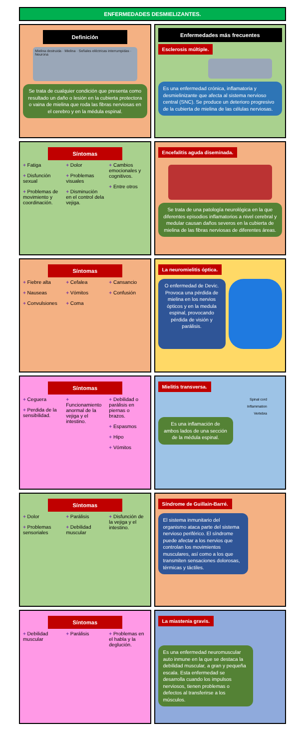ENFERMEDADES DESMIELIZANTES.
Definición
Mielina destruida · Mielina · Señales eléctricas interrumpidas · Neurona
Se trata de cualquier condición que presenta como resultado un daño o lesión en la cubierta protectora o vaina de mielina que roda las fibras nerviosas en el cerebro y en la médula espinal.
Enfermedades más frecuentes
Esclerosis múltiple.
Es una enfermedad crónica, inflamatoria y desmielinizante que afecta al sistema nervioso central (SNC). Se produce un deterioro progresivo de la cubierta de mielina de las células nerviosas.
Síntomas
+ Fatiga
+ Disfunción sexual
+ Problemas de movimiento y coordinación.
+ Dolor
+ Problemas visuales
+ Disminución en el control dela vejiga.
+ Cambios emocionales y cognitivos.
+ Entre otros
Encefalitis aguda diseminada.
Se trata de una patología neurológica en la que diferentes episodios inflamatorios a nivel cerebral y medular causan daños severos en la cubierta de mielina de las fibras nerviosas de diferentes áreas.
Síntomas
+ Fiebre alta
+ Nauseas
+ Convulsiones
+ Cefalea
+ Vómitos
+ Coma
+ Cansancio
+ Confusión
La neuromielitis óptica.
O enfermedad de Devic. Provoca una pérdida de mielina en los nervios ópticos y en la medula espinal, provocando pérdida de visión y parálisis.
Síntomas
+ Ceguera
+ Perdida de la sensibilidad.
+ Funcionamiento anormal de la vejiga y el intestino.
+ Debilidad o parálisis en piernas o brazos.
+ Espasmos
+ Hipo
+ Vómitos
Mielitis transversa.
Spinal cord
Inflammation
Vertebra
Es una inflamación de ambos lados de una sección de la médula espinal.
Síntomas
+ Dolor
+ Problemas sensoriales
+ Parálisis
+ Debilidad muscular
+ Disfunción de la vejiga y el intestino.
Síndrome de Guillain-Barré.
El sistema inmunitario del organismo ataca parte del sistema nervioso periférico. El síndrome puede afectar a los nervios que controlan los movimientos musculares, así como a los que transmiten sensaciones dolorosas, térmicas y táctiles.
Síntomas
+ Debilidad muscular
+ Parálisis
+ Problemas en el habla y la deglución.
La miastenia gravis.
Es una enfermedad neuromuscular auto inmune en la que se destaca la debilidad muscular, a gran y pequeña escala. Esta enfermedad se desarrolla cuando los impulsos nerviosos, tienen problemas o defectos al transferirse a los músculos.